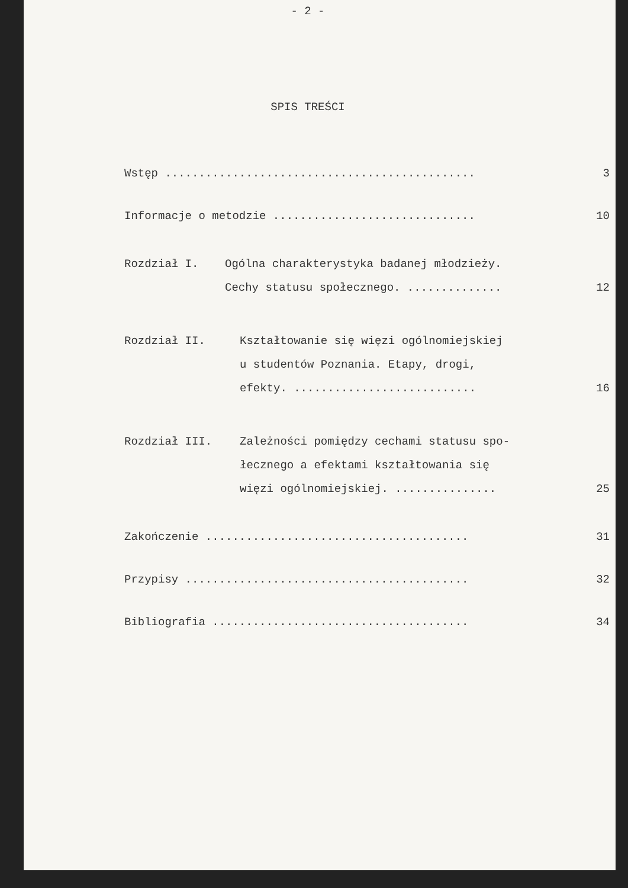- 2 -
SPIS TREŚCI
| Wstęp .............................................. | | 3 |
| Informacje o metodzie .............................. | | 10 |
| Rozdział I. | Ogólna charakterystyka badanej młodzieży. Cechy statusu społecznego. .............. | 12 |
| Rozdział II. | Kształtowanie się więzi ogólnomiejskiej u studentów Poznania. Etapy, drogi, efekty. ........................... | 16 |
| Rozdział III. | Zależności pomiędzy cechami statusu spo- łecznego a efektami kształtowania się więzi ogólnomiejskiej. ............... | 25 |
| Zakończenie ....................................... | | 31 |
| Przypisy .......................................... | | 32 |
| Bibliografia ...................................... | | 34 |